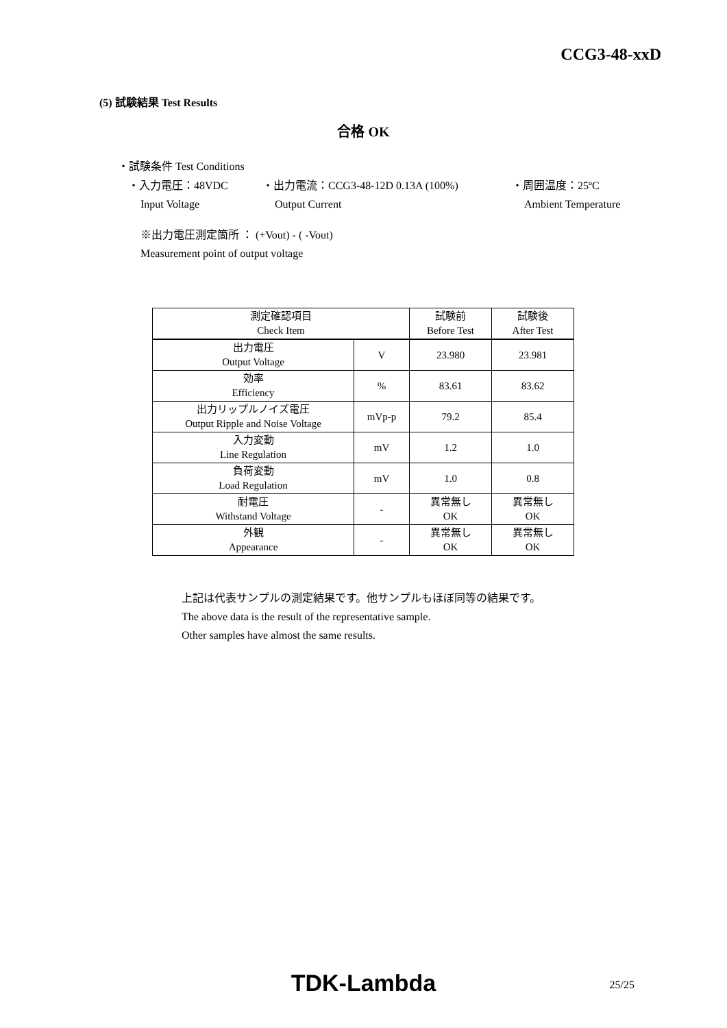CCG3-48-xxD
(5) 試験結果 Test Results
合格 OK
・試験条件 Test Conditions
・入力電圧：48VDC ・出力電流：CCG3-48-12D 0.13A (100%) ・周囲温度：25ºC
Input Voltage Output Current Ambient Temperature
※出力電圧測定箇所 ： (+Vout) - ( -Vout)
Measurement point of output voltage
| 測定確認項目 Check Item | | 試験前 Before Test | 試験後 After Test |
| --- | --- | --- | --- |
| 出力電圧 Output Voltage | V | 23.980 | 23.981 |
| 効率 Efficiency | % | 83.61 | 83.62 |
| 出力リップルノイズ電圧 Output Ripple and Noise Voltage | mVp-p | 79.2 | 85.4 |
| 入力変動 Line Regulation | mV | 1.2 | 1.0 |
| 負荷変動 Load Regulation | mV | 1.0 | 0.8 |
| 耐電圧 Withstand Voltage | - | 異常無し OK | 異常無し OK |
| 外観 Appearance | - | 異常無し OK | 異常無し OK |
上記は代表サンプルの測定結果です。他サンプルもほぼ同等の結果です。
The above data is the result of the representative sample.
Other samples have almost the same results.
TDK-Lambda 25/25